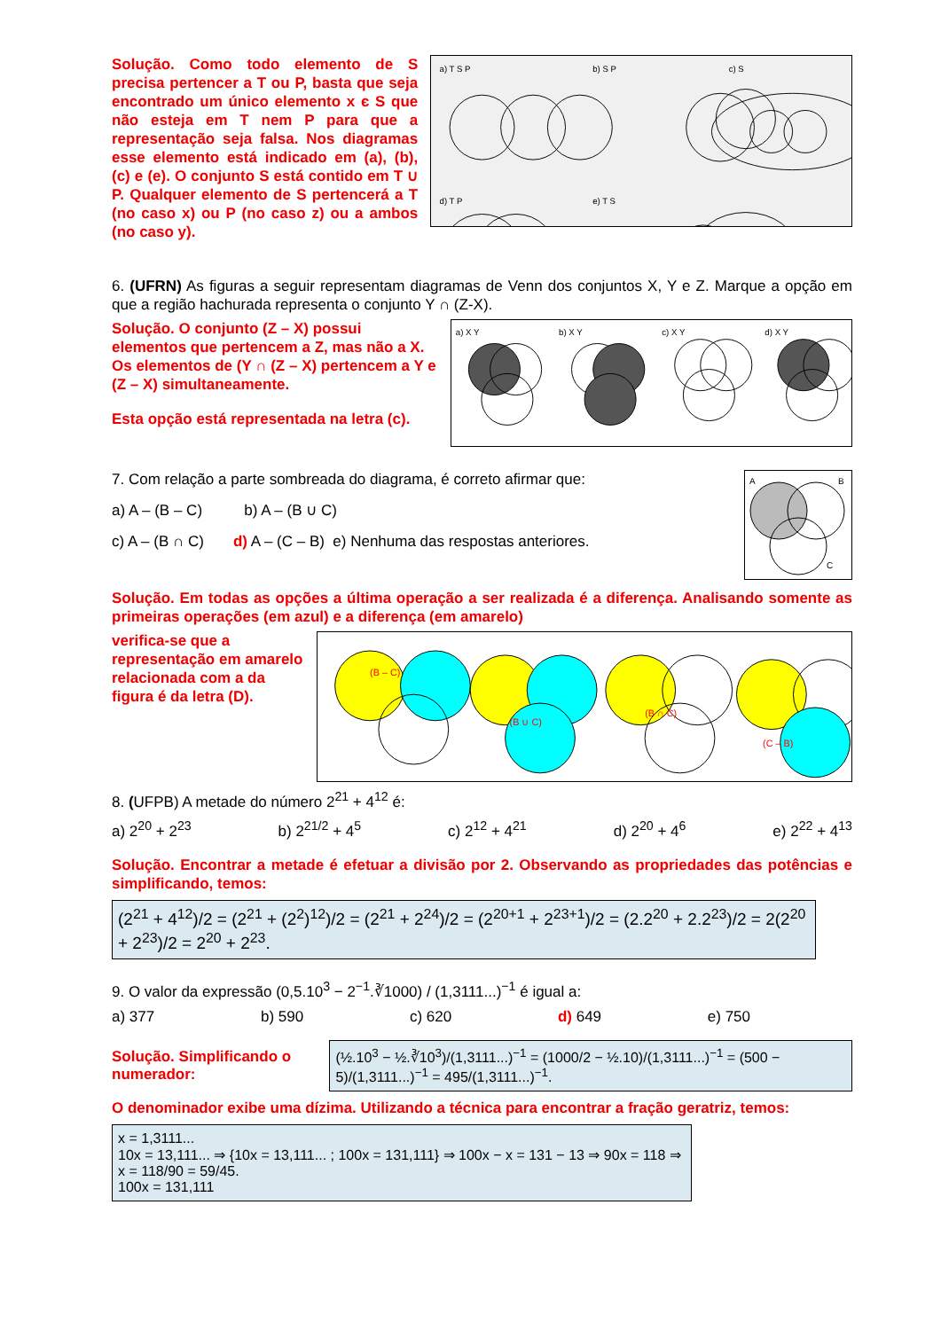Solução. Como todo elemento de S precisa pertencer a T ou P, basta que seja encontrado um único elemento x є S que não esteja em T nem P para que a representação seja falsa. Nos diagramas esse elemento está indicado em (a), (b), (c) e (e). O conjunto S está contido em T ∪ P. Qualquer elemento de S pertencerá a T (no caso x) ou P (no caso z) ou a ambos (no caso y).
a) T S P
b) S P
c) S
d) T P
e) T S
6. (UFRN) As figuras a seguir representam diagramas de Venn dos conjuntos X, Y e Z. Marque a opção em que a região hachurada representa o conjunto Y ∩ (Z-X).
Solução. O conjunto (Z – X) possui elementos que pertencem a Z, mas não a X. Os elementos de (Y ∩ (Z – X) pertencem a Y e (Z – X) simultaneamente.
Esta opção está representada na letra (c).
a) X Y
b) X Y
c) X Y
d) X Y
7. Com relação a parte sombreada do diagrama, é correto afirmar que:
a) A – (B – C) b) A – (B ∪ C)
c) A – (B ∩ C) d) A – (C – B) e) Nenhuma das respostas anteriores.
A
B
C
Solução. Em todas as opções a última operação a ser realizada é a diferença. Analisando somente as primeiras operações (em azul) e a diferença (em amarelo)
verifica-se que a representação em amarelo relacionada com a da figura é da letra (D).
(B – C)
(B ∪ C)
(B ∩ C)
(C – B)
8. (UFPB) A metade do número 2<sup>21</sup> + 4<sup>12</sup> é:
a) 2<sup>20</sup> + 2<sup>23</sup> b) 2<sup>21/2</sup> + 4<sup>5</sup> c) 2<sup>12</sup> + 4<sup>21</sup> d) 2<sup>20</sup> + 4<sup>6</sup> e) 2<sup>22</sup> + 4<sup>13</sup>
Solução. Encontrar a metade é efetuar a divisão por 2. Observando as propriedades das potências e simplificando, temos:
(2<sup>21</sup> + 4<sup>12</sup>)/2 = (2<sup>21</sup> + (2<sup>2</sup>)<sup>12</sup>)/2 = (2<sup>21</sup> + 2<sup>24</sup>)/2 = (2<sup>20+1</sup> + 2<sup>23+1</sup>)/2 = (2.2<sup>20</sup> + 2.2<sup>23</sup>)/2 = 2(2<sup>20</sup> + 2<sup>23</sup>)/2 = 2<sup>20</sup> + 2<sup>23</sup>.
9. O valor da expressão (0,5.10<sup>3</sup> − 2<sup>−1</sup>.∛1000) / (1,3111...)<sup>−1</sup> é igual a:
a) 377 b) 590 c) 620 d) 649 e) 750
Solução. Simplificando o numerador:
(½.10<sup>3</sup> − ½.∛10<sup>3</sup>)/(1,3111...)<sup>−1</sup> = (1000/2 − ½.10)/(1,3111...)<sup>−1</sup> = (500 − 5)/(1,3111...)<sup>−1</sup> = 495/(1,3111...)<sup>−1</sup>.
O denominador exibe uma dízima. Utilizando a técnica para encontrar a fração geratriz, temos:
x = 1,3111...
10x = 13,111... ⇒ {10x = 13,111... ; 100x = 131,111} ⇒ 100x − x = 131 − 13 ⇒ 90x = 118 ⇒ x = 118/90 = 59/45.
100x = 131,111